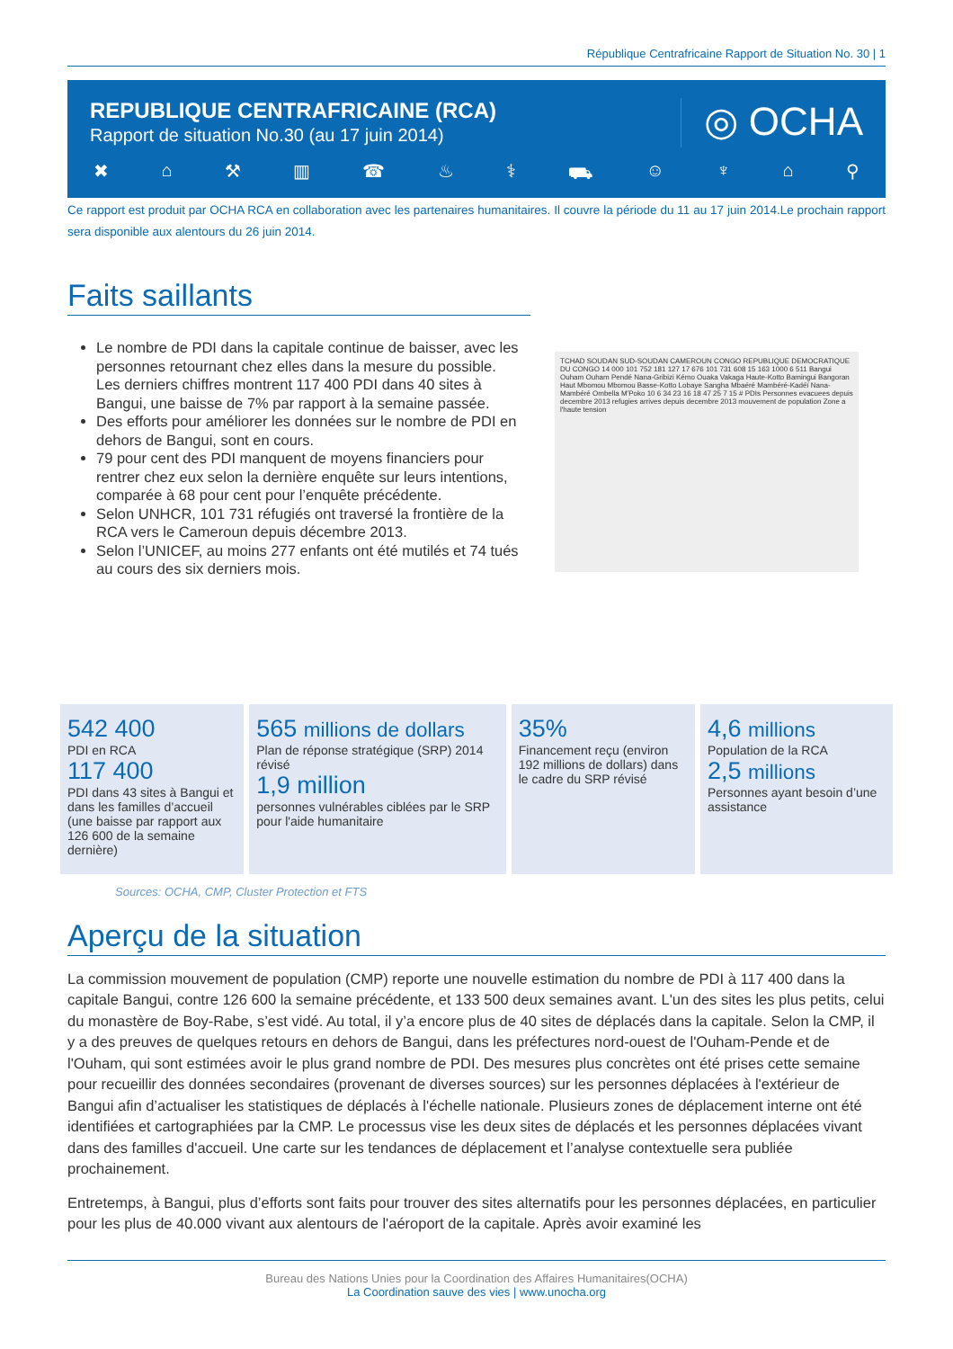République Centrafricaine Rapport de Situation No. 30 | 1
REPUBLIQUE CENTRAFRICAINE (RCA)
Rapport de situation No.30 (au 17 juin 2014)
◎ OCHA
✖ ⌂ ⚒ ▥ ☎ ♨ ⚕ ⛟ ☺ ♆ ⌂ ⚲
Ce rapport est produit par OCHA RCA en collaboration avec les partenaires humanitaires. Il couvre la période du 11 au 17 juin 2014.Le prochain rapport sera disponible aux alentours du 26 juin 2014.
Faits saillants
Le nombre de PDI dans la capitale continue de baisser, avec les personnes retournant chez elles dans la mesure du possible. Les derniers chiffres montrent 117 400 PDI dans 40 sites à Bangui, une baisse de 7% par rapport à la semaine passée.
Des efforts pour améliorer les données sur le nombre de PDI en dehors de Bangui, sont en cours.
79 pour cent des PDI manquent de moyens financiers pour rentrer chez eux selon la dernière enquête sur leurs intentions, comparée à 68 pour cent pour l’enquête précédente.
Selon UNHCR, 101 731 réfugiés ont traversé la frontière de la RCA vers le Cameroun depuis décembre 2013.
Selon l’UNICEF, au moins 277 enfants ont été mutilés et 74 tués au cours des six derniers mois.
TCHAD SOUDAN SUD-SOUDAN CAMEROUN CONGO REPUBLIQUE DEMOCRATIQUE DU CONGO 14 000 101 752 181 127 17 676 101 731 608 15 163 1000 6 511 Bangui Ouham Ouham Pendé Nana-Gribizi Kémo Ouaka Vakaga Haute-Kotto Bamingui Bangoran Haut Mbomou Mbomou Basse-Kotto Lobaye Sangha Mbaéré Mambéré-Kadéï Nana-Mambéré Ombella M'Poko 10 6 34 23 16 18 47 25 7 15 # PDIs Personnes evacuees depuis decembre 2013 refugies arrives depuis decembre 2013 mouvement de population Zone a l'haute tension
542 400
PDI en RCA
117 400
PDI dans 43 sites à Bangui et dans les familles d’accueil (une baisse par rapport aux 126 600 de la semaine dernière)
565 millions de dollars
Plan de réponse stratégique (SRP) 2014 révisé
1,9 million
personnes vulnérables ciblées par le SRP pour l'aide humanitaire
35%
Financement reçu (environ 192 millions de dollars) dans le cadre du SRP révisé
4,6 millions
Population de la RCA
2,5 millions
Personnes ayant besoin d’une assistance
Sources: OCHA, CMP, Cluster Protection et FTS
Aperçu de la situation
La commission mouvement de population (CMP) reporte une nouvelle estimation du nombre de PDI à 117 400 dans la capitale Bangui, contre 126 600 la semaine précédente, et 133 500 deux semaines avant. L'un des sites les plus petits, celui du monastère de Boy-Rabe, s’est vidé. Au total, il y’a encore plus de 40 sites de déplacés dans la capitale. Selon la CMP, il y a des preuves de quelques retours en dehors de Bangui, dans les préfectures nord-ouest de l'Ouham-Pende et de l'Ouham, qui sont estimées avoir le plus grand nombre de PDI. Des mesures plus concrètes ont été prises cette semaine pour recueillir des données secondaires (provenant de diverses sources) sur les personnes déplacées à l'extérieur de Bangui afin d’actualiser les statistiques de déplacés à l'échelle nationale. Plusieurs zones de déplacement interne ont été identifiées et cartographiées par la CMP. Le processus vise les deux sites de déplacés et les personnes déplacées vivant dans des familles d'accueil. Une carte sur les tendances de déplacement et l’analyse contextuelle sera publiée prochainement.
Entretemps, à Bangui, plus d’efforts sont faits pour trouver des sites alternatifs pour les personnes déplacées, en particulier pour les plus de 40.000 vivant aux alentours de l'aéroport de la capitale. Après avoir examiné les
Bureau des Nations Unies pour la Coordination des Affaires Humanitaires(OCHA)
La Coordination sauve des vies | www.unocha.org